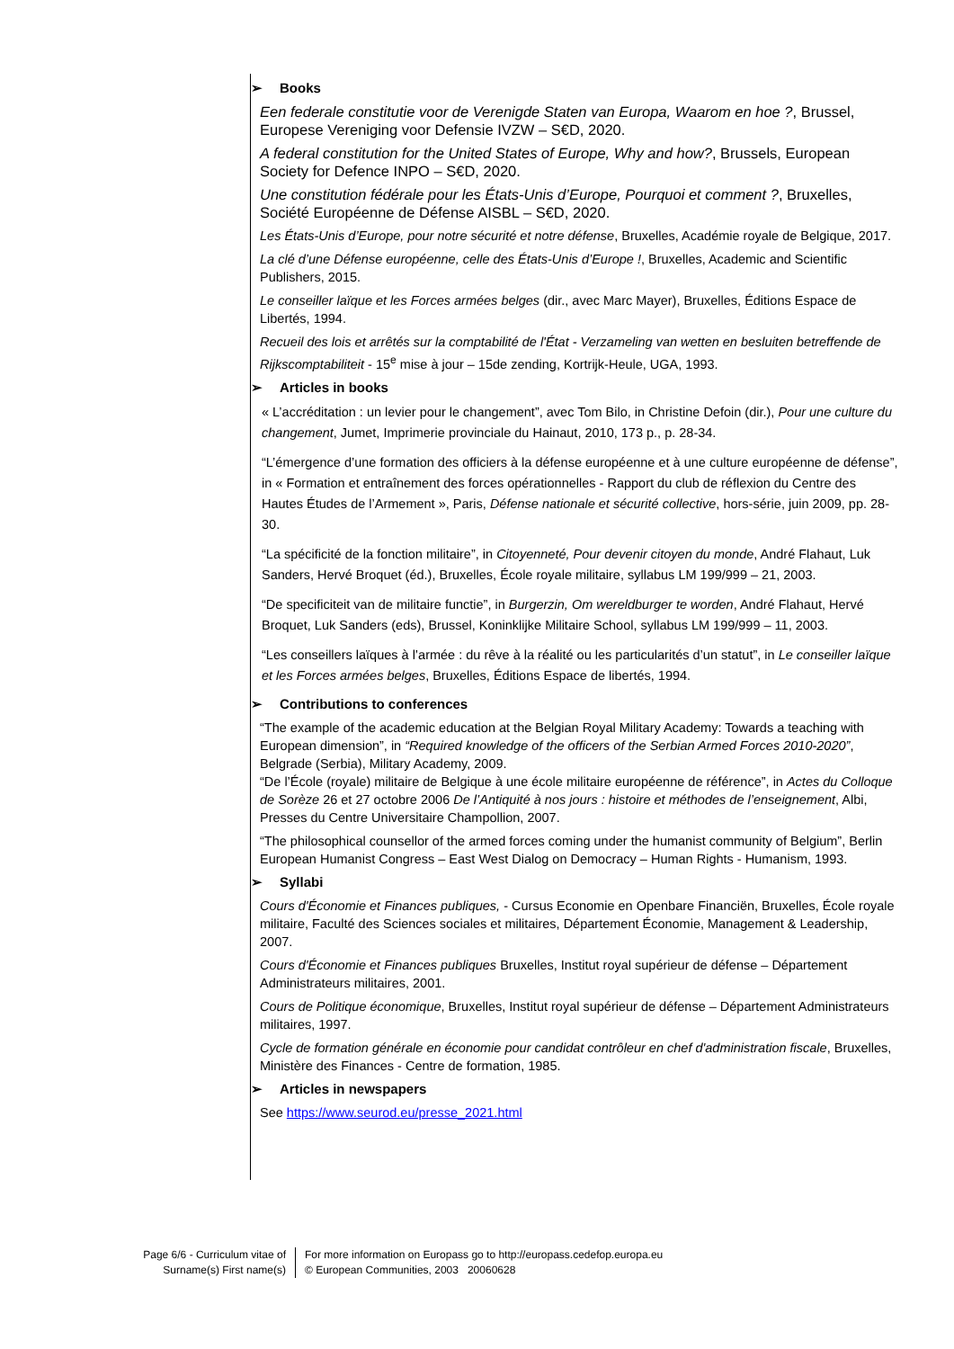➢ Books
Een federale constitutie voor de Verenigde Staten van Europa, Waarom en hoe ?, Brussel, Europese Vereniging voor Defensie IVZW – S€D, 2020.
A federal constitution for the United States of Europe, Why and how?, Brussels, European Society for Defence INPO – S€D, 2020.
Une constitution fédérale pour les États-Unis d’Europe, Pourquoi et comment ?, Bruxelles, Société Européenne de Défense AISBL – S€D, 2020.
Les États-Unis d’Europe, pour notre sécurité et notre défense, Bruxelles, Académie royale de Belgique, 2017.
La clé d’une Défense européenne, celle des États-Unis d’Europe !, Bruxelles, Academic and Scientific Publishers, 2015.
Le conseiller laïque et les Forces armées belges (dir., avec Marc Mayer), Bruxelles, Éditions Espace de Libertés, 1994.
Recueil des lois et arrêtés sur la comptabilité de l'État - Verzameling van wetten en besluiten betreffende de Rijkscomptabiliteit - 15<sup>e</sup> mise à jour – 15de zending, Kortrijk-Heule, UGA, 1993.
➢ Articles in books
« L’accréditation : un levier pour le changement”, avec Tom Bilo, in Christine Defoin (dir.), Pour une culture du changement, Jumet, Imprimerie provinciale du Hainaut, 2010, 173 p., p. 28-34.
“L’émergence d’une formation des officiers à la défense européenne et à une culture européenne de défense”, in « Formation et entraînement des forces opérationnelles - Rapport du club de réflexion du Centre des Hautes Études de l’Armement », Paris, Défense nationale et sécurité collective, hors-série, juin 2009, pp. 28-30.
“La spécificité de la fonction militaire”, in Citoyenneté, Pour devenir citoyen du monde, André Flahaut, Luk Sanders, Hervé Broquet (éd.), Bruxelles, École royale militaire, syllabus LM 199/999 – 21, 2003.
“De specificiteit van de militaire functie”, in Burgerzin, Om wereldburger te worden, André Flahaut, Hervé Broquet, Luk Sanders (eds), Brussel, Koninklijke Militaire School, syllabus LM 199/999 – 11, 2003.
“Les conseillers laïques à l’armée : du rêve à la réalité ou les particularités d’un statut”, in Le conseiller laïque et les Forces armées belges, Bruxelles, Éditions Espace de libertés, 1994.
➢ Contributions to conferences
“The example of the academic education at the Belgian Royal Military Academy: Towards a teaching with European dimension”, in “Required knowledge of the officers of the Serbian Armed Forces 2010-2020”, Belgrade (Serbia), Military Academy, 2009.
“De l’École (royale) militaire de Belgique à une école militaire européenne de référence”, in Actes du Colloque de Sorèze 26 et 27 octobre 2006 De l’Antiquité à nos jours : histoire et méthodes de l’enseignement, Albi, Presses du Centre Universitaire Champollion, 2007.
“The philosophical counsellor of the armed forces coming under the humanist community of Belgium”, Berlin European Humanist Congress – East West Dialog on Democracy – Human Rights - Humanism, 1993.
➢ Syllabi
Cours d'Économie et Finances publiques, - Cursus Economie en Openbare Financiën, Bruxelles, École royale militaire, Faculté des Sciences sociales et militaires, Département Économie, Management & Leadership, 2007.
Cours d'Économie et Finances publiques Bruxelles, Institut royal supérieur de défense – Département Administrateurs militaires, 2001.
Cours de Politique économique, Bruxelles, Institut royal supérieur de défense – Département Administrateurs militaires, 1997.
Cycle de formation générale en économie pour candidat contrôleur en chef d'administration fiscale, Bruxelles, Ministère des Finances - Centre de formation, 1985.
➢ Articles in newspapers
See https://www.seurod.eu/presse_2021.html
Page 6/6 - Curriculum vitae of
Surname(s) First name(s)
For more information on Europass go to http://europass.cedefop.europa.eu
© European Communities, 2003 20060628